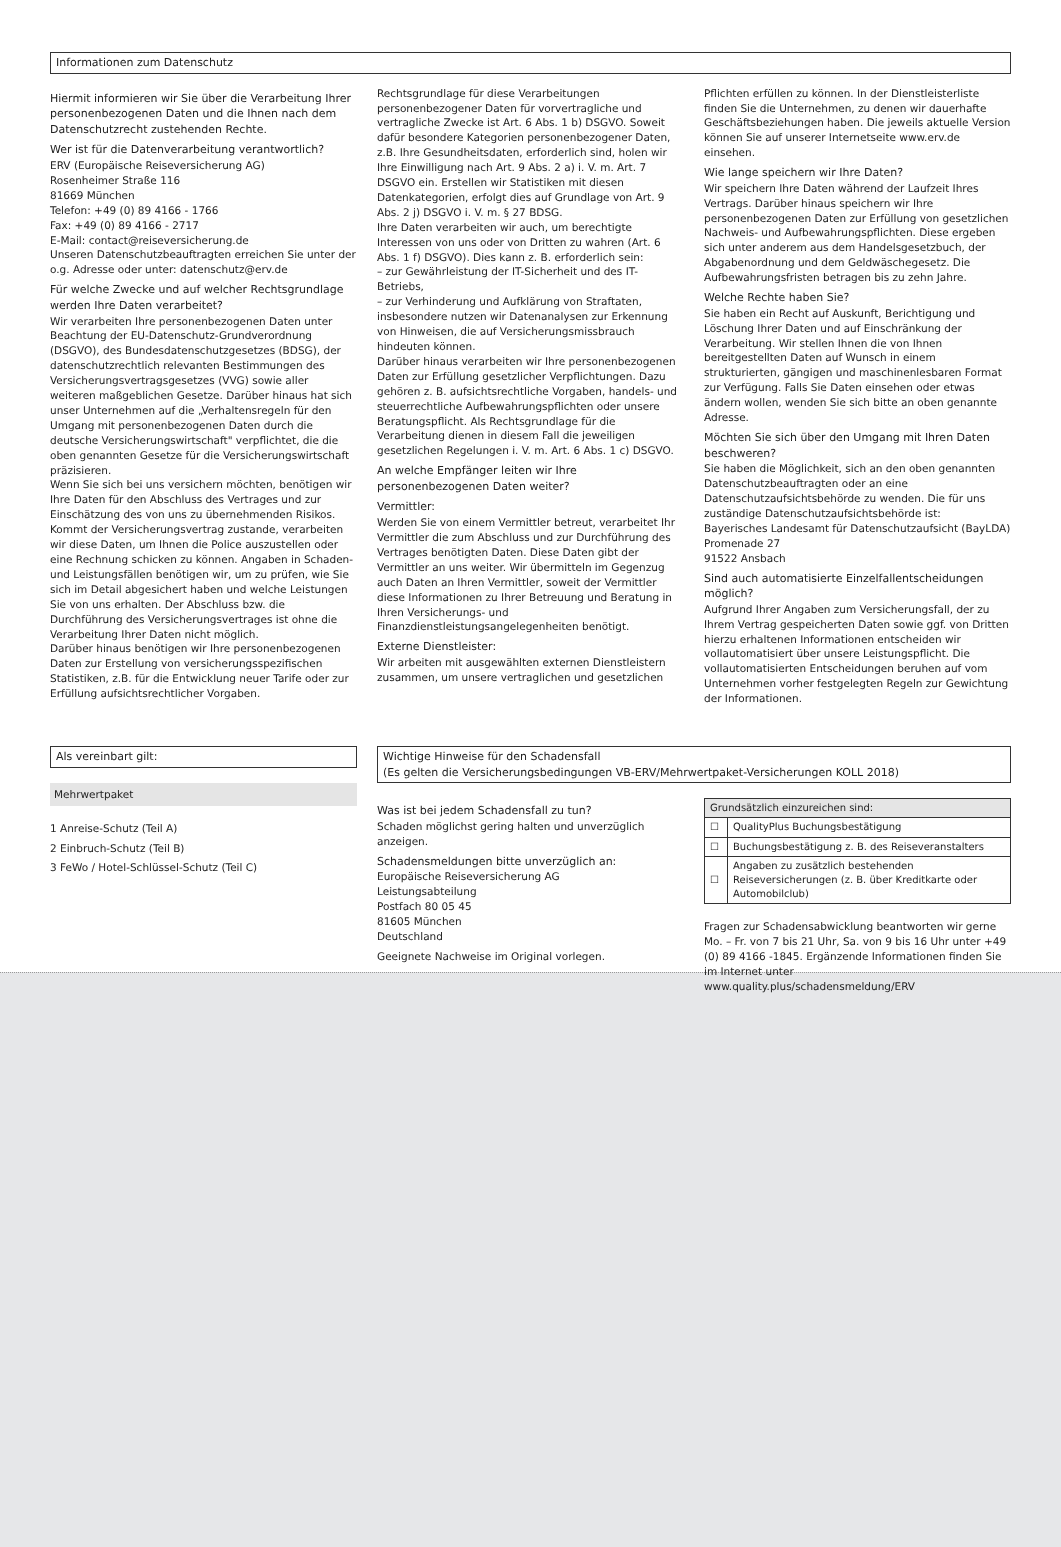Informationen zum Datenschutz
Hiermit informieren wir Sie über die Verarbeitung Ihrer personenbezogenen Daten und die Ihnen nach dem Datenschutzrecht zustehenden Rechte.
Wer ist für die Datenverarbeitung verantwortlich?
ERV (Europäische Reiseversicherung AG)
Rosenheimer Straße 116
81669 München
Telefon: +49 (0) 89 4166 - 1766
Fax: +49 (0) 89 4166 - 2717
E-Mail: contact@reiseversicherung.de
Unseren Datenschutzbeauftragten erreichen Sie unter der o.g. Adresse oder unter: datenschutz@erv.de
Für welche Zwecke und auf welcher Rechtsgrundlage werden Ihre Daten verarbeitet?
Wir verarbeiten Ihre personenbezogenen Daten unter Beachtung der EU-Datenschutz-Grundverordnung (DSGVO), des Bundesdatenschutzgesetzes (BDSG), der datenschutzrechtlich relevanten Bestimmungen des Versicherungsvertragsgesetzes (VVG) sowie aller weiteren maßgeblichen Gesetze. Darüber hinaus hat sich unser Unternehmen auf die „Verhaltensregeln für den Umgang mit personenbezogenen Daten durch die deutsche Versicherungswirtschaft" verpflichtet, die die oben genannten Gesetze für die Versicherungswirtschaft präzisieren.
Wenn Sie sich bei uns versichern möchten, benötigen wir Ihre Daten für den Abschluss des Vertrages und zur Einschätzung des von uns zu übernehmenden Risikos. Kommt der Versicherungsvertrag zustande, verarbeiten wir diese Daten, um Ihnen die Police auszustellen oder eine Rechnung schicken zu können. Angaben in Schaden- und Leistungsfällen benötigen wir, um zu prüfen, wie Sie sich im Detail abgesichert haben und welche Leistungen Sie von uns erhalten. Der Abschluss bzw. die Durchführung des Versicherungsvertrages ist ohne die Verarbeitung Ihrer Daten nicht möglich.
Darüber hinaus benötigen wir Ihre personenbezogenen Daten zur Erstellung von versicherungsspezifischen Statistiken, z.B. für die Entwicklung neuer Tarife oder zur Erfüllung aufsichtsrechtlicher Vorgaben.
Rechtsgrundlage für diese Verarbeitungen personenbezogener Daten für vorvertragliche und vertragliche Zwecke ist Art. 6 Abs. 1 b) DSGVO. Soweit dafür besondere Kategorien personenbezogener Daten, z.B. Ihre Gesundheitsdaten, erforderlich sind, holen wir Ihre Einwilligung nach Art. 9 Abs. 2 a) i. V. m. Art. 7 DSGVO ein. Erstellen wir Statistiken mit diesen Datenkategorien, erfolgt dies auf Grundlage von Art. 9 Abs. 2 j) DSGVO i. V. m. § 27 BDSG.
Ihre Daten verarbeiten wir auch, um berechtigte Interessen von uns oder von Dritten zu wahren (Art. 6 Abs. 1 f) DSGVO). Dies kann z. B. erforderlich sein:
– zur Gewährleistung der IT-Sicherheit und des IT-Betriebs,
– zur Verhinderung und Aufklärung von Straftaten, insbesondere nutzen wir Datenanalysen zur Erkennung von Hinweisen, die auf Versicherungsmissbrauch hindeuten können.
Darüber hinaus verarbeiten wir Ihre personenbezogenen Daten zur Erfüllung gesetzlicher Verpflichtungen. Dazu gehören z. B. aufsichtsrechtliche Vorgaben, handels- und steuerrechtliche Aufbewahrungspflichten oder unsere Beratungspflicht. Als Rechtsgrundlage für die Verarbeitung dienen in diesem Fall die jeweiligen gesetzlichen Regelungen i. V. m. Art. 6 Abs. 1 c) DSGVO.
An welche Empfänger leiten wir Ihre personenbezogenen Daten weiter?
Vermittler:
Werden Sie von einem Vermittler betreut, verarbeitet Ihr Vermittler die zum Abschluss und zur Durchführung des Vertrages benötigten Daten. Diese Daten gibt der Vermittler an uns weiter. Wir übermitteln im Gegenzug auch Daten an Ihren Vermittler, soweit der Vermittler diese Informationen zu Ihrer Betreuung und Beratung in Ihren Versicherungs- und Finanzdienstleistungsangelegenheiten benötigt.
Externe Dienstleister:
Wir arbeiten mit ausgewählten externen Dienstleistern zusammen, um unsere vertraglichen und gesetzlichen
Pflichten erfüllen zu können. In der Dienstleisterliste finden Sie die Unternehmen, zu denen wir dauerhafte Geschäftsbeziehungen haben. Die jeweils aktuelle Version können Sie auf unserer Internetseite www.erv.de einsehen.
Wie lange speichern wir Ihre Daten?
Wir speichern Ihre Daten während der Laufzeit Ihres Vertrags. Darüber hinaus speichern wir Ihre personenbezogenen Daten zur Erfüllung von gesetzlichen Nachweis- und Aufbewahrungspflichten. Diese ergeben sich unter anderem aus dem Handelsgesetzbuch, der Abgabenordnung und dem Geldwäschegesetz. Die Aufbewahrungsfristen betragen bis zu zehn Jahre.
Welche Rechte haben Sie?
Sie haben ein Recht auf Auskunft, Berichtigung und Löschung Ihrer Daten und auf Einschränkung der Verarbeitung. Wir stellen Ihnen die von Ihnen bereitgestellten Daten auf Wunsch in einem strukturierten, gängigen und maschinenlesbaren Format zur Verfügung. Falls Sie Daten einsehen oder etwas ändern wollen, wenden Sie sich bitte an oben genannte Adresse.
Möchten Sie sich über den Umgang mit Ihren Daten beschweren?
Sie haben die Möglichkeit, sich an den oben genannten Datenschutzbeauftragten oder an eine Datenschutzaufsichtsbehörde zu wenden. Die für uns zuständige Datenschutzaufsichtsbehörde ist:
Bayerisches Landesamt für Datenschutzaufsicht (BayLDA)
Promenade 27
91522 Ansbach
Sind auch automatisierte Einzelfallentscheidungen möglich?
Aufgrund Ihrer Angaben zum Versicherungsfall, der zu Ihrem Vertrag gespeicherten Daten sowie ggf. von Dritten hierzu erhaltenen Informationen entscheiden wir vollautomatisiert über unsere Leistungspflicht. Die vollautomatisierten Entscheidungen beruhen auf vom Unternehmen vorher festgelegten Regeln zur Gewichtung der Informationen.
Als vereinbart gilt:
Mehrwertpaket
1 Anreise-Schutz (Teil A)
2 Einbruch-Schutz (Teil B)
3 FeWo / Hotel-Schlüssel-Schutz (Teil C)
Wichtige Hinweise für den Schadensfall
(Es gelten die Versicherungsbedingungen VB-ERV/Mehrwertpaket-Versicherungen KOLL 2018)
Was ist bei jedem Schadensfall zu tun?
Schaden möglichst gering halten und unverzüglich anzeigen.
Schadensmeldungen bitte unverzüglich an:
Europäische Reiseversicherung AG
Leistungsabteilung
Postfach 80 05 45
81605 München
Deutschland
Geeignete Nachweise im Original vorlegen.
| Grundsätzlich einzureichen sind: | |
| --- | --- |
| ☐ | QualityPlus Buchungsbestätigung |
| ☐ | Buchungsbestätigung z. B. des Reiseveranstalters |
| ☐ | Angaben zu zusätzlich bestehenden Reiseversicherungen (z. B. über Kreditkarte oder Automobilclub) |
Fragen zur Schadensabwicklung beantworten wir gerne Mo. – Fr. von 7 bis 21 Uhr, Sa. von 9 bis 16 Uhr unter +49 (0) 89 4166 -1845. Ergänzende Informationen finden Sie im Internet unter
www.quality.plus/schadensmeldung/ERV